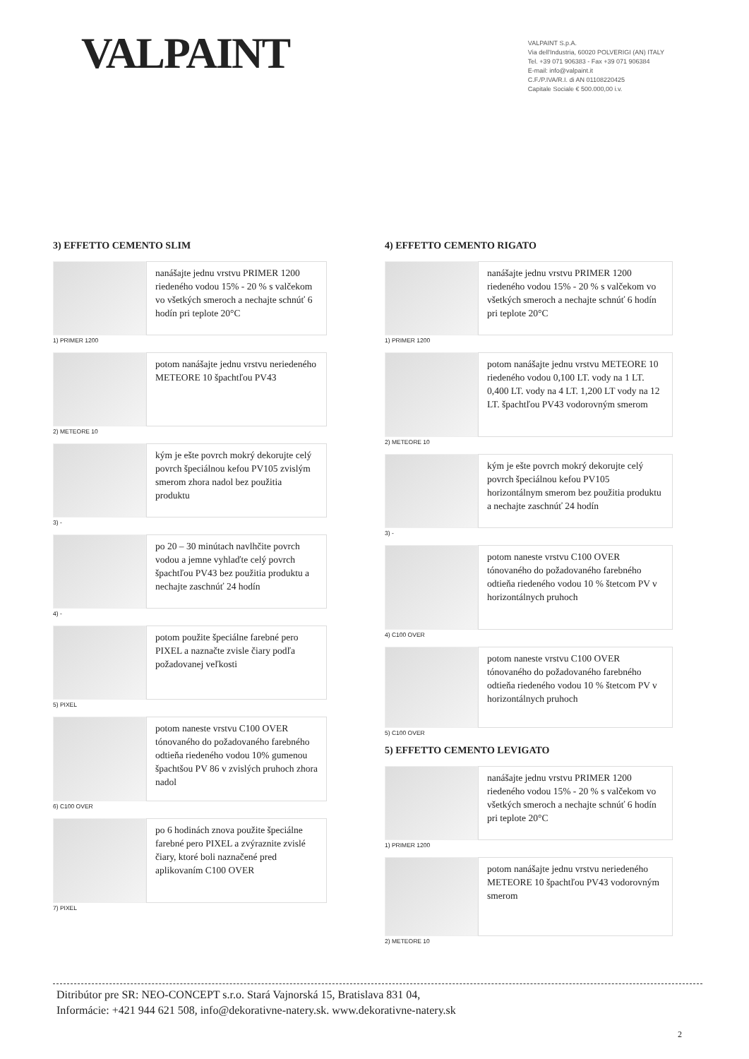VALPAINT
VALPAINT S.p.A.
Via dell'Industria, 60020 POLVERIGI (AN) ITALY
Tel. +39 071 906383 - Fax +39 071 906384
E-mail: info@valpaint.it
C.F./P.IVA/R.I. di AN 01108220425
Capitale Sociale € 500.000,00 i.v.
3) EFFETTO CEMENTO SLIM
nanášajte jednu vrstvu PRIMER 1200 riedeného vodou 15% - 20 % s valčekom vo všetkých smeroch a nechajte schnúť 6 hodín pri teplote 20°C
1) PRIMER 1200
potom nanášajte jednu vrstvu neriedeného METEORE 10 špachtľou PV43
2) METEORE 10
kým je ešte povrch mokrý dekorujte celý povrch špeciálnou kefou PV105 zvislým smerom zhora nadol bez použitia produktu
3) -
po 20 – 30 minútach navlhčite povrch vodou a jemne vyhlaďte celý povrch špachtľou PV43 bez použitia produktu a nechajte zaschnúť 24 hodín
4) -
potom použite špeciálne farebné pero PIXEL a naznačte zvisle čiary podľa požadovanej veľkosti
5) PIXEL
potom naneste vrstvu C100 OVER tónovaného do požadovaného farebného odtieňa riedeného vodou 10% gumenou špachtšou PV 86 v zvislých pruhoch zhora nadol
6) C100 OVER
po 6 hodinách znova použite špeciálne farebné pero PIXEL a zvýraznite zvislé čiary, ktoré boli naznačené pred aplikovaním C100 OVER
7) PIXEL
4) EFFETTO CEMENTO RIGATO
nanášajte jednu vrstvu PRIMER 1200 riedeného vodou 15% - 20 % s valčekom vo všetkých smeroch a nechajte schnúť 6 hodín pri teplote 20°C
1) PRIMER 1200
potom nanášajte jednu vrstvu METEORE 10 riedeného vodou 0,100 LT. vody na 1 LT. 0,400 LT. vody na 4 LT. 1,200 LT vody na 12 LT. špachtľou PV43 vodorovným smerom
2) METEORE 10
kým je ešte povrch mokrý dekorujte celý povrch špeciálnou kefou PV105 horizontálnym smerom bez použitia produktu a nechajte zaschnúť 24 hodín
3) -
potom naneste vrstvu C100 OVER tónovaného do požadovaného farebného odtieňa riedeného vodou 10 % štetcom PV v horizontálnych pruhoch
4) C100 OVER
potom naneste vrstvu C100 OVER tónovaného do požadovaného farebného odtieňa riedeného vodou 10 % štetcom PV v horizontálnych pruhoch
5) C100 OVER
5) EFFETTO CEMENTO LEVIGATO
nanášajte jednu vrstvu PRIMER 1200 riedeného vodou 15% - 20 % s valčekom vo všetkých smeroch a nechajte schnúť 6 hodín pri teplote 20°C
1) PRIMER 1200
potom nanášajte jednu vrstvu neriedeného METEORE 10 špachtľou PV43 vodorovným smerom
2) METEORE 10
Ditribútor pre SR: NEO-CONCEPT s.r.o. Stará Vajnorská 15, Bratislava 831 04,
Informácie: +421 944 621 508, info@dekorativne-natery.sk. www.dekorativne-natery.sk
2